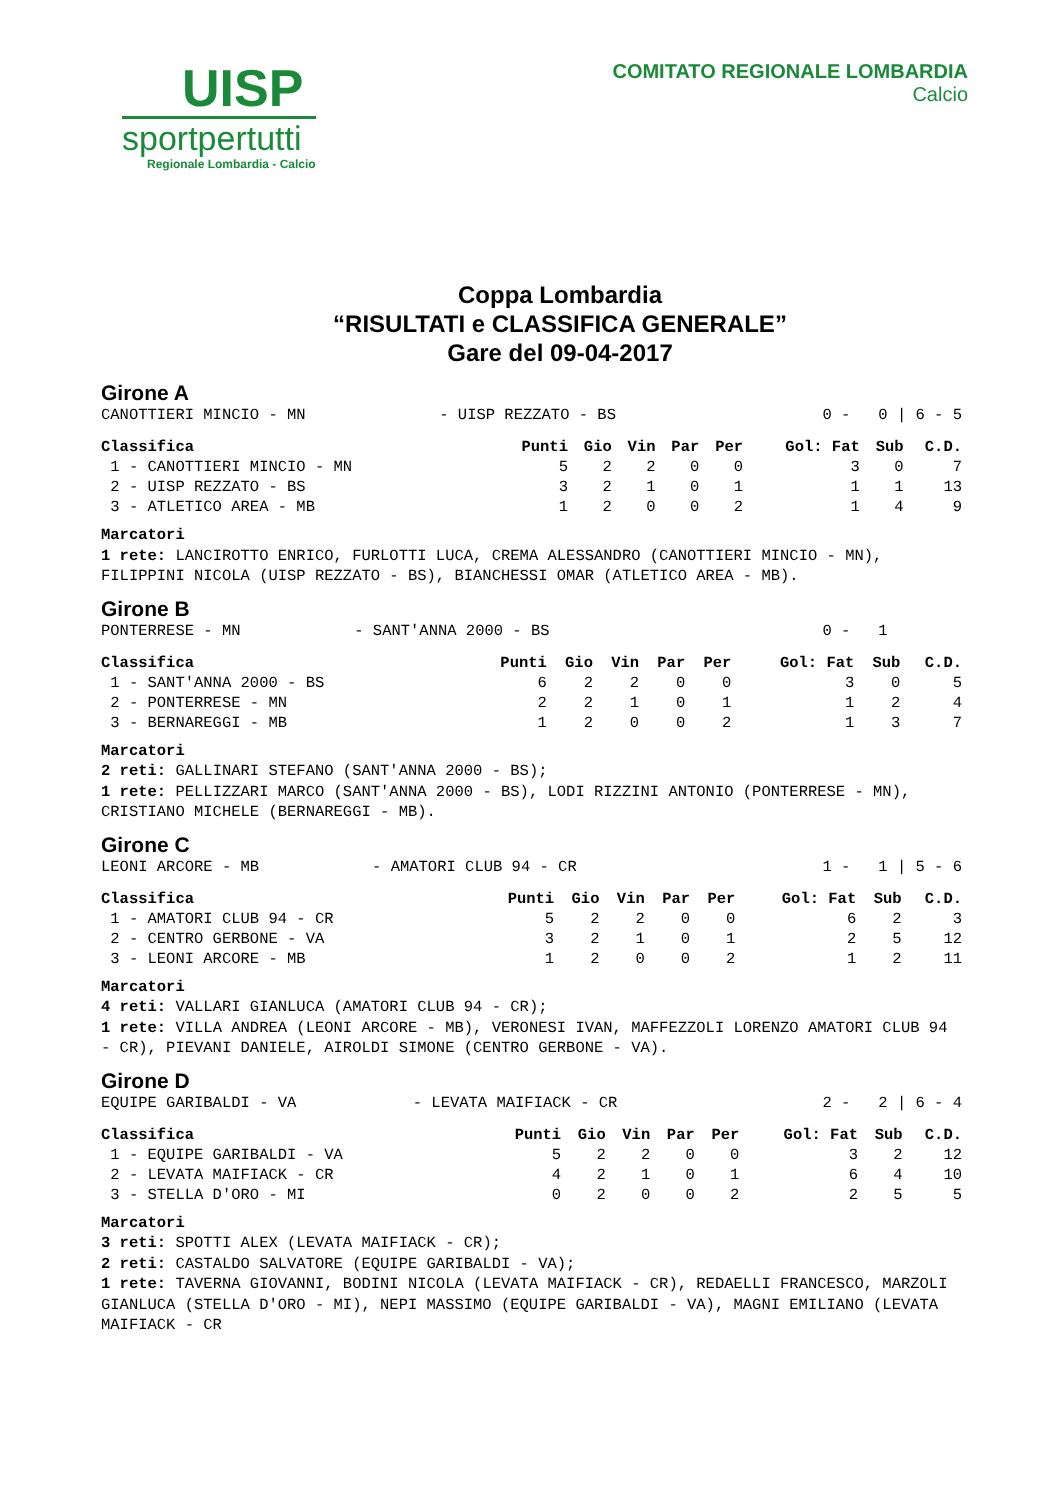UISP
sportpertutti
Regionale Lombardia - Calcio
COMITATO REGIONALE LOMBARDIA
Calcio
Coppa Lombardia
“RISULTATI e CLASSIFICA GENERALE”
Gare del 09-04-2017
Girone A
| CANOTTIERI MINCIO - MN | - UISP REZZATO - BS | 0 - 0 / 6 - 5 |
| Classifica | Punti | Gio | Vin | Par | Per | Gol: Fat | Sub | C.D. |
| --- | --- | --- | --- | --- | --- | --- | --- | --- |
| 1 - CANOTTIERI MINCIO - MN | 5 | 2 | 2 | 0 | 0 | 3 | 0 | 7 |
| 2 - UISP REZZATO - BS | 3 | 2 | 1 | 0 | 1 | 1 | 1 | 13 |
| 3 - ATLETICO AREA - MB | 1 | 2 | 0 | 0 | 2 | 1 | 4 | 9 |
Marcatori
1 rete: LANCIROTTO ENRICO, FURLOTTI LUCA, CREMA ALESSANDRO (CANOTTIERI MINCIO - MN), FILIPPINI NICOLA (UISP REZZATO - BS), BIANCHESSI OMAR (ATLETICO AREA - MB).
Girone B
| PONTERRESE - MN | - SANT'ANNA 2000 - BS | 0 - 1 |
| Classifica | Punti | Gio | Vin | Par | Per | Gol: Fat | Sub | C.D. |
| --- | --- | --- | --- | --- | --- | --- | --- | --- |
| 1 - SANT'ANNA 2000 - BS | 6 | 2 | 2 | 0 | 0 | 3 | 0 | 5 |
| 2 - PONTERRESE - MN | 2 | 2 | 1 | 0 | 1 | 1 | 2 | 4 |
| 3 - BERNAREGGI - MB | 1 | 2 | 0 | 0 | 2 | 1 | 3 | 7 |
Marcatori
2 reti: GALLINARI STEFANO (SANT'ANNA 2000 - BS);
1 rete: PELLIZZARI MARCO (SANT'ANNA 2000 - BS), LODI RIZZINI ANTONIO (PONTERRESE - MN), CRISTIANO MICHELE (BERNAREGGI - MB).
Girone C
| LEONI ARCORE - MB | - AMATORI CLUB 94 - CR | 1 - 1 / 5 - 6 |
| Classifica | Punti | Gio | Vin | Par | Per | Gol: Fat | Sub | C.D. |
| --- | --- | --- | --- | --- | --- | --- | --- | --- |
| 1 - AMATORI CLUB 94 - CR | 5 | 2 | 2 | 0 | 0 | 6 | 2 | 3 |
| 2 - CENTRO GERBONE - VA | 3 | 2 | 1 | 0 | 1 | 2 | 5 | 12 |
| 3 - LEONI ARCORE - MB | 1 | 2 | 0 | 0 | 2 | 1 | 2 | 11 |
Marcatori
4 reti: VALLARI GIANLUCA (AMATORI CLUB 94 - CR);
1 rete: VILLA ANDREA (LEONI ARCORE - MB), VERONESI IVAN, MAFFEZZOLI LORENZO AMATORI CLUB 94 - CR), PIEVANI DANIELE, AIROLDI SIMONE (CENTRO GERBONE - VA).
Girone D
| EQUIPE GARIBALDI - VA | - LEVATA MAIFIACK - CR | 2 - 2 / 6 - 4 |
| Classifica | Punti | Gio | Vin | Par | Per | Gol: Fat | Sub | C.D. |
| --- | --- | --- | --- | --- | --- | --- | --- | --- |
| 1 - EQUIPE GARIBALDI - VA | 5 | 2 | 2 | 0 | 0 | 3 | 2 | 12 |
| 2 - LEVATA MAIFIACK - CR | 4 | 2 | 1 | 0 | 1 | 6 | 4 | 10 |
| 3 - STELLA D'ORO - MI | 0 | 2 | 0 | 0 | 2 | 2 | 5 | 5 |
Marcatori
3 reti: SPOTTI ALEX (LEVATA MAIFIACK - CR);
2 reti: CASTALDO SALVATORE (EQUIPE GARIBALDI - VA);
1 rete: TAVERNA GIOVANNI, BODINI NICOLA (LEVATA MAIFIACK - CR), REDAELLI FRANCESCO, MARZOLI GIANLUCA (STELLA D'ORO - MI), NEPI MASSIMO (EQUIPE GARIBALDI - VA), MAGNI EMILIANO (LEVATA MAIFIACK - CR